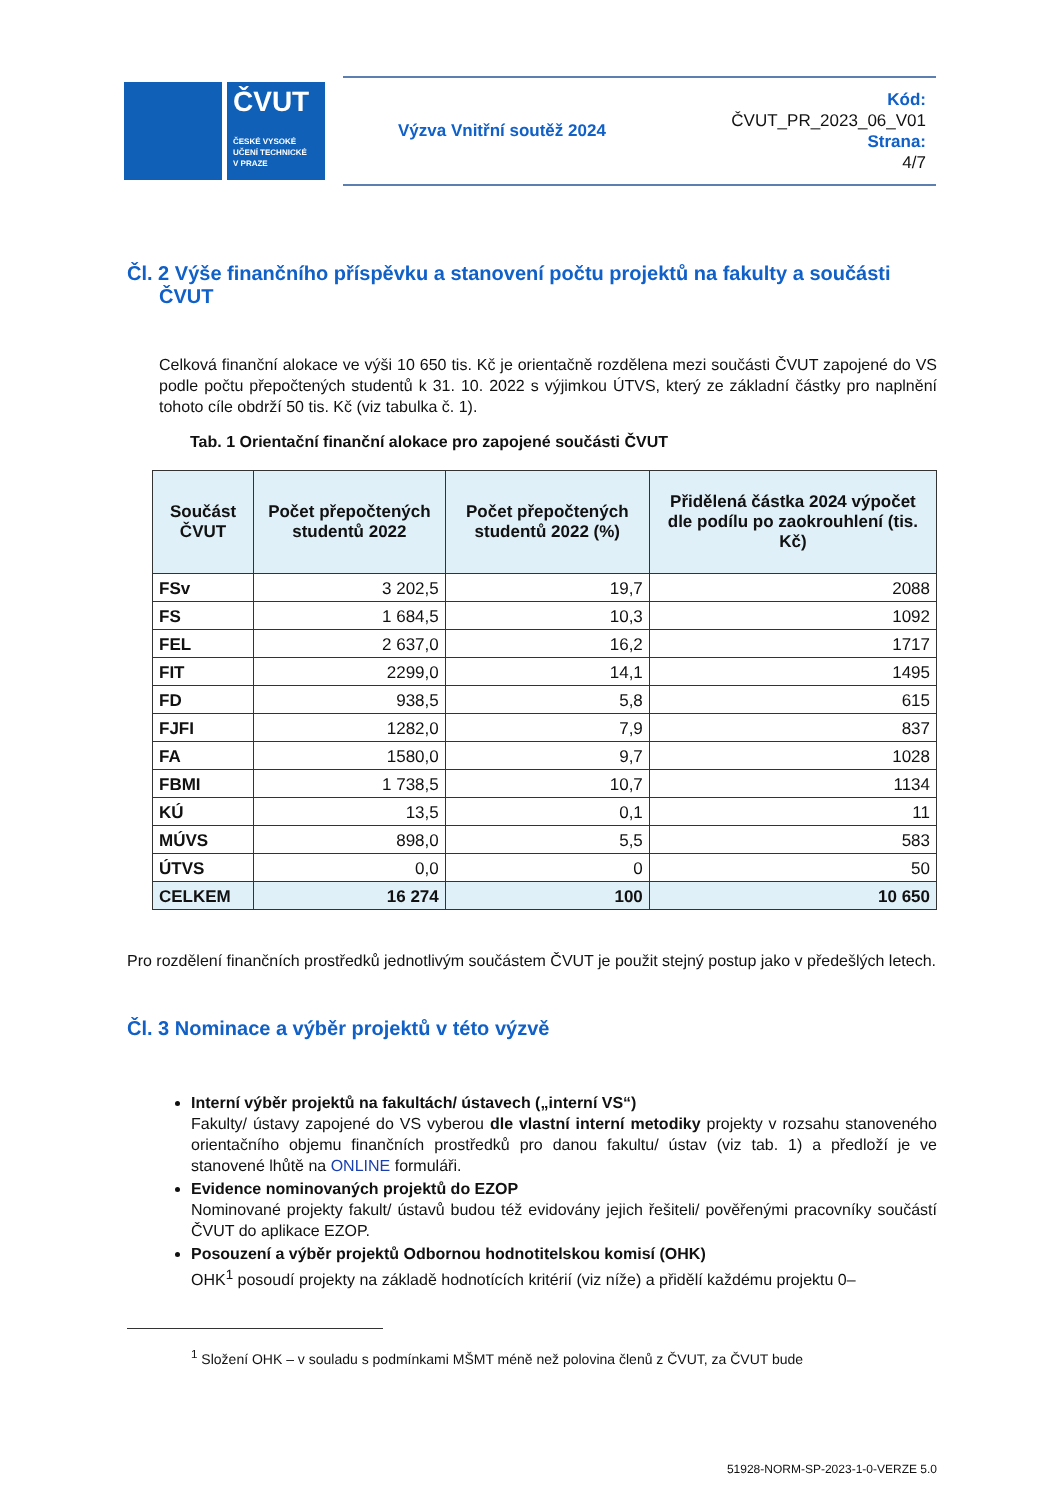ČVUT
ČESKÉ VYSOKÉ
UČENÍ TECHNICKÉ
V PRAZE
Výzva Vnitřní soutěž 2024
Kód:
ČVUT_PR_2023_06_V01
Strana:
4/7
Čl. 2 Výše finančního příspěvku a stanovení počtu projektů na fakulty a součásti ČVUT
Celková finanční alokace ve výši 10 650 tis. Kč je orientačně rozdělena mezi součásti ČVUT zapojené do VS podle počtu přepočtených studentů k 31. 10. 2022 s výjimkou ÚTVS, který ze základní částky pro naplnění tohoto cíle obdrží 50 tis. Kč (viz tabulka č. 1).
Tab. 1 Orientační finanční alokace pro zapojené součásti ČVUT
| Součást ČVUT | Počet přepočtených studentů 2022 | Počet přepočtených studentů 2022 (%) | Přidělená částka 2024 výpočet dle podílu po zaokrouhlení (tis. Kč) |
| --- | --- | --- | --- |
| FSv | 3 202,5 | 19,7 | 2088 |
| FS | 1 684,5 | 10,3 | 1092 |
| FEL | 2 637,0 | 16,2 | 1717 |
| FIT | 2299,0 | 14,1 | 1495 |
| FD | 938,5 | 5,8 | 615 |
| FJFI | 1282,0 | 7,9 | 837 |
| FA | 1580,0 | 9,7 | 1028 |
| FBMI | 1 738,5 | 10,7 | 1134 |
| KÚ | 13,5 | 0,1 | 11 |
| MÚVS | 898,0 | 5,5 | 583 |
| ÚTVS | 0,0 | 0 | 50 |
| CELKEM | 16 274 | 100 | 10 650 |
Pro rozdělení finančních prostředků jednotlivým součástem ČVUT je použit stejný postup jako v předešlých letech.
Čl. 3 Nominace a výběr projektů v této výzvě
Interní výběr projektů na fakultách/ ústavech („interní VS“)
Fakulty/ ústavy zapojené do VS vyberou dle vlastní interní metodiky projekty v rozsahu stanoveného orientačního objemu finančních prostředků pro danou fakultu/ ústav (viz tab. 1) a předloží je ve stanovené lhůtě na ONLINE formuláři.
Evidence nominovaných projektů do EZOP
Nominované projekty fakult/ ústavů budou též evidovány jejich řešiteli/ pověřenými pracovníky součástí ČVUT do aplikace EZOP.
Posouzení a výběr projektů Odbornou hodnotitelskou komisí (OHK)
OHK<sup>1</sup> posoudí projekty na základě hodnotících kritérií (viz níže) a přidělí každému projektu 0–
<sup>1</sup> Složení OHK – v souladu s podmínkami MŠMT méně než polovina členů z ČVUT, za ČVUT bude
51928-NORM-SP-2023-1-0-VERZE 5.0